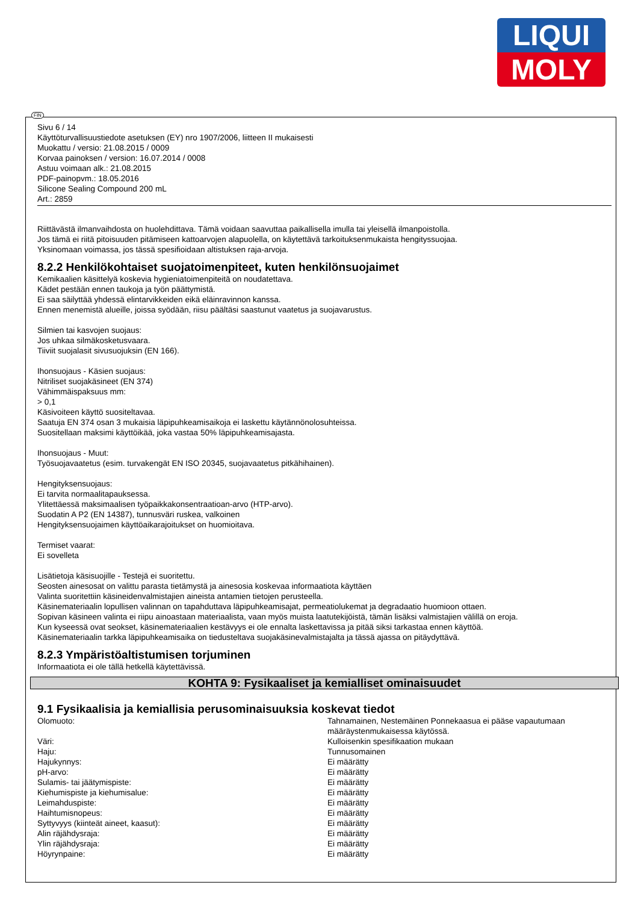LIQUI
MOLY
FIN
Sivu 6 / 14
Käyttöturvallisuustiedote asetuksen (EY) nro 1907/2006, liitteen II mukaisesti
Muokattu / versio: 21.08.2015 / 0009
Korvaa painoksen / version: 16.07.2014 / 0008
Astuu voimaan alk.: 21.08.2015
PDF-painopvm.: 18.05.2016
Silicone Sealing Compound 200 mL
Art.: 2859
Riittävästä ilmanvaihdosta on huolehdittava. Tämä voidaan saavuttaa paikallisella imulla tai yleisellä ilmanpoistolla.
Jos tämä ei riitä pitoisuuden pitämiseen kattoarvojen alapuolella, on käytettävä tarkoituksenmukaista hengityssuojaa.
Yksinomaan voimassa, jos tässä spesifioidaan altistuksen raja-arvoja.
8.2.2 Henkilökohtaiset suojatoimenpiteet, kuten henkilönsuojaimet
Kemikaalien käsittelyä koskevia hygieniatoimenpiteitä on noudatettava.
Kädet pestään ennen taukoja ja työn päättymistä.
Ei saa säilyttää yhdessä elintarvikkeiden eikä eläinravinnon kanssa.
Ennen menemistä alueille, joissa syödään, riisu päältäsi saastunut vaatetus ja suojavarustus.
Silmien tai kasvojen suojaus:
Jos uhkaa silmäkosketusvaara.
Tiiviit suojalasit sivusuojuksin (EN 166).
Ihonsuojaus - Käsien suojaus:
Nitriliset suojakäsineet (EN 374)
Vähimmäispaksuus mm:
> 0,1
Käsivoiteen käyttö suositeltavaa.
Saatuja EN 374 osan 3 mukaisia läpipuhkeamisaikoja ei laskettu käytännönolosuhteissa.
Suositellaan maksimi käyttöikää, joka vastaa 50% läpipuhkeamisajasta.
Ihonsuojaus - Muut:
Työsuojavaatetus (esim. turvakengät EN ISO 20345, suojavaatetus pitkähihainen).
Hengityksensuojaus:
Ei tarvita normaalitapauksessa.
Ylitettäessä maksimaalisen työpaikkakonsentraatioan-arvo (HTP-arvo).
Suodatin A P2 (EN 14387), tunnusväri ruskea, valkoinen
Hengityksensuojaimen käyttöaikarajoitukset on huomioitava.
Termiset vaarat:
Ei sovelleta
Lisätietoja käsisuojille - Testejä ei suoritettu.
Seosten ainesosat on valittu parasta tietämystä ja ainesosia koskevaa informaatiota käyttäen
Valinta suoritettiin käsineidenvalmistajien aineista antamien tietojen perusteella.
Käsinemateriaalin lopullisen valinnan on tapahduttava läpipuhkeamisajat, permeatiolukemat ja degradaatio huomioon ottaen.
Sopivan käsineen valinta ei riipu ainoastaan materiaalista, vaan myös muista laatutekijöistä, tämän lisäksi valmistajien välillä on eroja.
Kun kyseessä ovat seokset, käsinemateriaalien kestävyys ei ole ennalta laskettavissa ja pitää siksi tarkastaa ennen käyttöä.
Käsinemateriaalin tarkka läpipuhkeamisaika on tiedusteltava suojakäsinevalmistajalta ja tässä ajassa on pitäydyttävä.
8.2.3 Ympäristöaltistumisen torjuminen
Informaatiota ei ole tällä hetkellä käytettävissä.
KOHTA 9: Fysikaaliset ja kemialliset ominaisuudet
9.1 Fysikaalisia ja kemiallisia perusominaisuuksia koskevat tiedot
| Olomuoto: | Tahnamainen, Nestemäinen Ponnekaasua ei pääse vapautumaan määräystenmukaisessa käytössä. |
| Väri: | Kulloisenkin spesifikaation mukaan |
| Haju: | Tunnusomainen |
| Hajukynnys: | Ei määrätty |
| pH-arvo: | Ei määrätty |
| Sulamis- tai jäätymispiste: | Ei määrätty |
| Kiehumispiste ja kiehumisalue: | Ei määrätty |
| Leimahduspiste: | Ei määrätty |
| Haihtumisnopeus: | Ei määrätty |
| Syttyvyys (kiinteät aineet, kaasut): | Ei määrätty |
| Alin räjähdysraja: | Ei määrätty |
| Ylin räjähdysraja: | Ei määrätty |
| Höyrynpaine: | Ei määrätty |